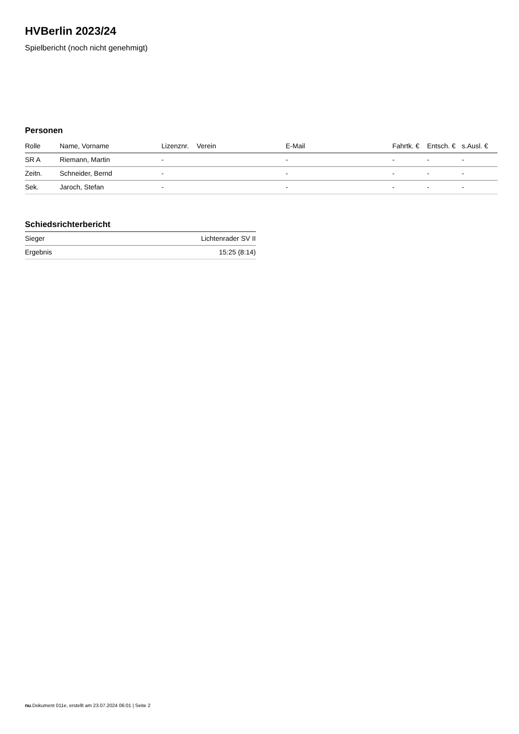HVBerlin 2023/24
Spielbericht (noch nicht genehmigt)
Personen
| Rolle | Name, Vorname | Lizenznr. | Verein | E-Mail | Fahrtk. € | Entsch. € | s.Ausl. € |
| --- | --- | --- | --- | --- | --- | --- | --- |
| SR A | Riemann, Martin | - | | - | - | - | - |
| Zeitn. | Schneider, Bernd | - | | - | - | - | - |
| Sek. | Jaroch, Stefan | - | | - | - | - | - |
Schiedsrichterbericht
| Sieger | Lichtenrader SV II |
| Ergebnis | 15:25 (8:14) |
nu.Dokument 011e, erstellt am 23.07.2024 06:01 | Seite 2